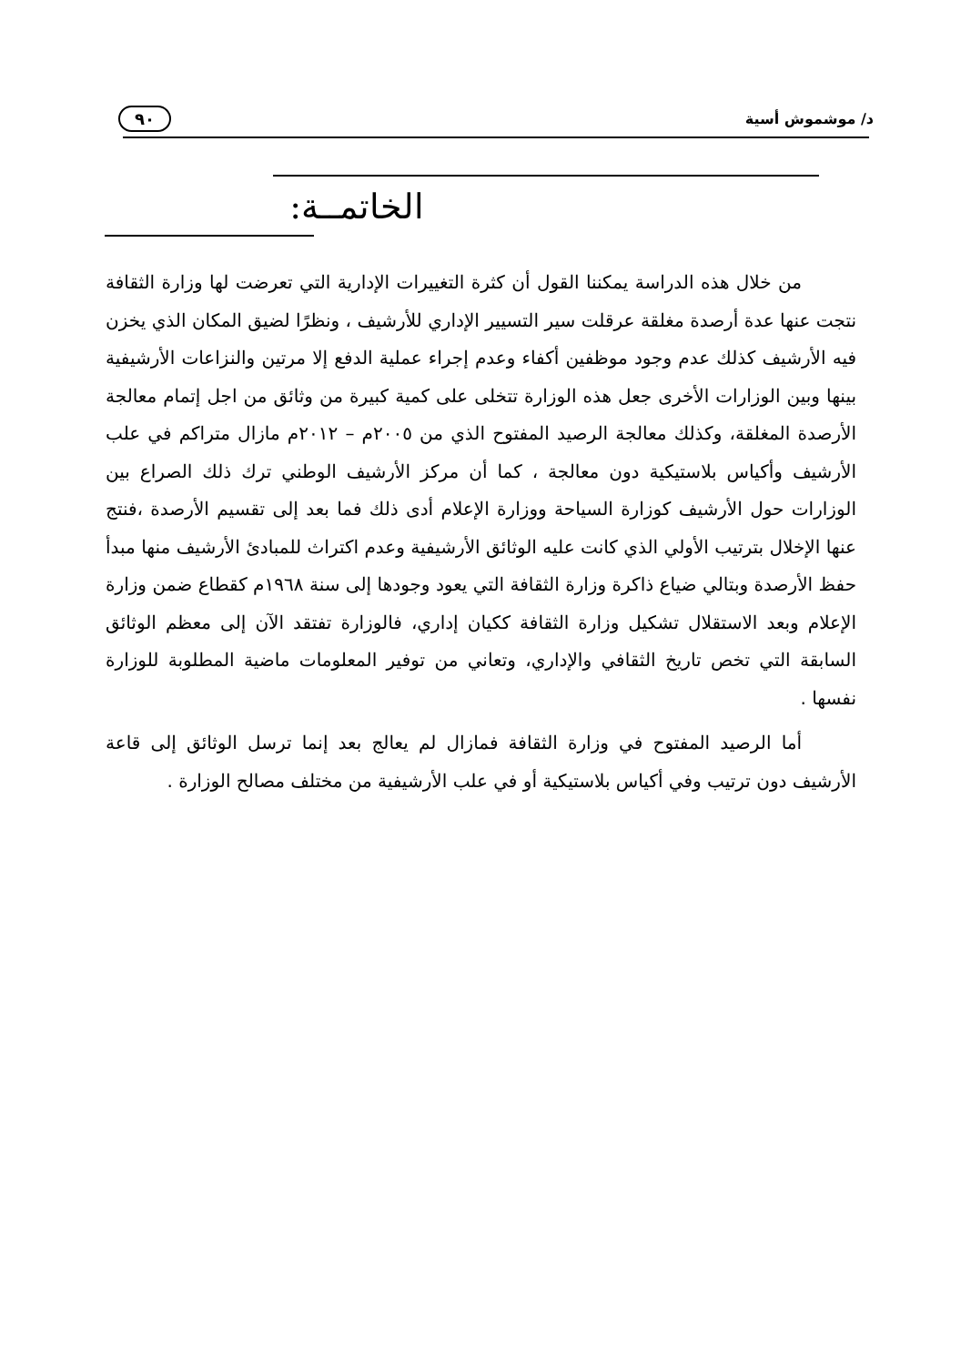د/ موشموش أسية ٩٠
الخاتمــة:
من خلال هذه الدراسة يمكننا القول أن كثرة التغييرات الإدارية التي تعرضت لها وزارة الثقافة نتجت عنها عدة أرصدة مغلقة عرقلت سير التسيير الإداري للأرشيف ، ونظرًا لضيق المكان الذي يخزن فيه الأرشيف كذلك عدم وجود موظفين أكفاء وعدم إجراء عملية الدفع إلا مرتين والنزاعات الأرشيفية بينها وبين الوزارات الأخرى جعل هذه الوزارة تتخلى على كمية كبيرة من وثائق من اجل إتمام معالجة الأرصدة المغلقة، وكذلك معالجة الرصيد المفتوح الذي من ٢٠٠٥م – ٢٠١٢م مازال متراكم في علب الأرشيف وأكياس بلاستيكية دون معالجة ، كما أن مركز الأرشيف الوطني ترك ذلك الصراع بين الوزارات حول الأرشيف كوزارة السياحة ووزارة الإعلام أدى ذلك فما بعد إلى تقسيم الأرصدة ،فنتج عنها الإخلال بترتيب الأولي الذي كانت عليه الوثائق الأرشيفية وعدم اكتراث للمبادئ الأرشيف منها مبدأ حفظ الأرصدة وبتالي ضياع ذاكرة وزارة الثقافة التي يعود وجودها إلى سنة ١٩٦٨م كقطاع ضمن وزارة الإعلام وبعد الاستقلال تشكيل وزارة الثقافة ككيان إداري، فالوزارة تفتقد الآن إلى معظم الوثائق السابقة التي تخص تاريخ الثقافي والإداري، وتعاني من توفير المعلومات ماضية المطلوبة للوزارة نفسها .
أما الرصيد المفتوح في وزارة الثقافة فمازال لم يعالج بعد إنما ترسل الوثائق إلى قاعة الأرشيف دون ترتيب وفي أكياس بلاستيكية أو في علب الأرشيفية من مختلف مصالح الوزارة .